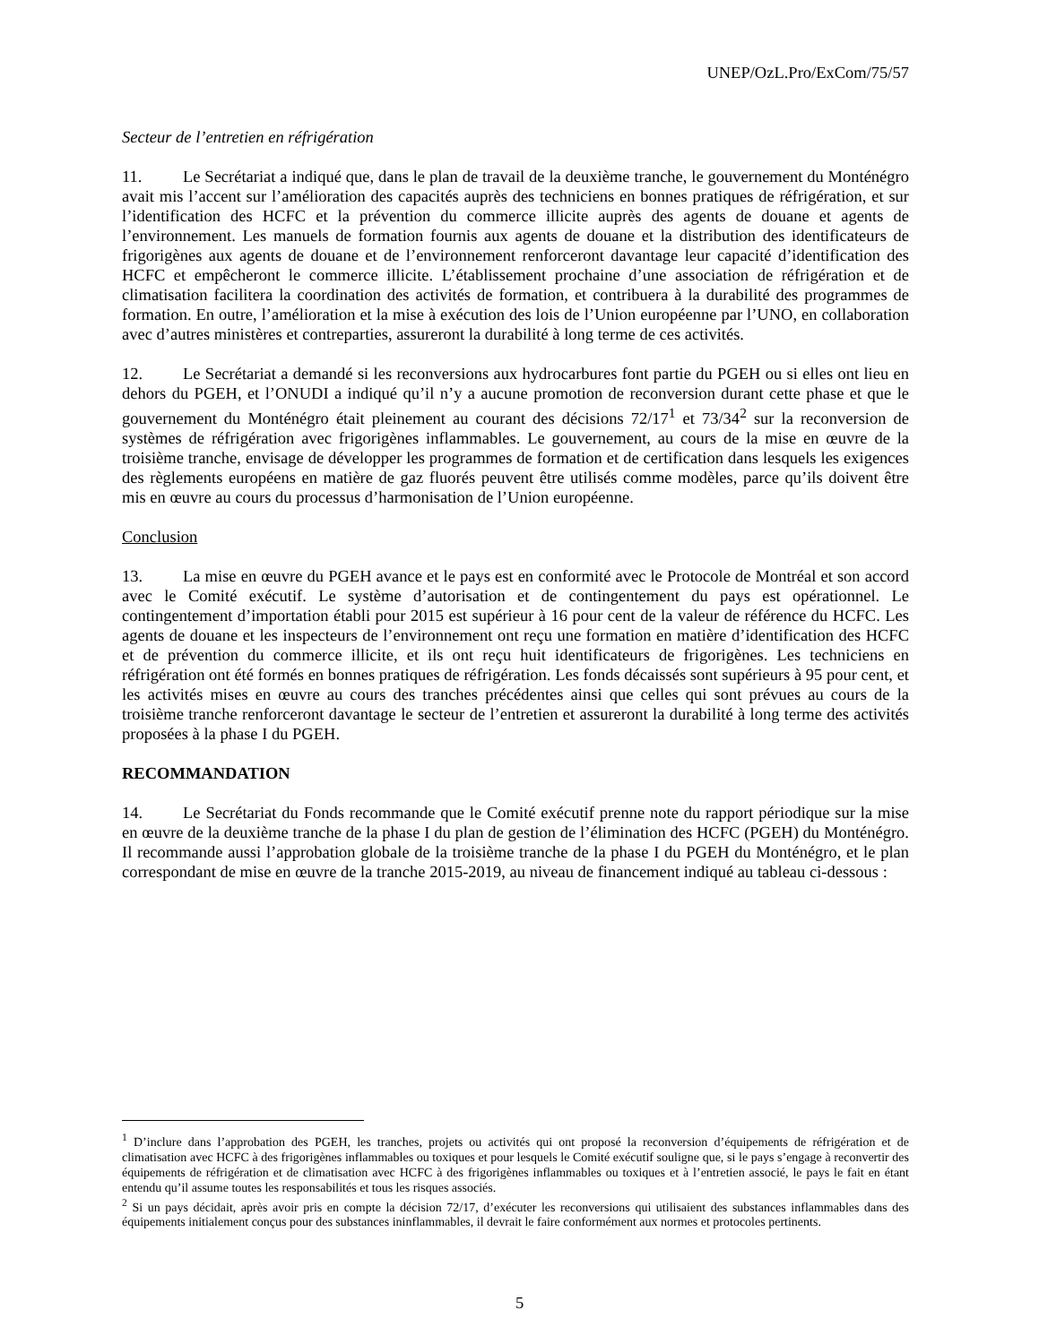UNEP/OzL.Pro/ExCom/75/57
Secteur de l’entretien en réfrigération
11. Le Secrétariat a indiqué que, dans le plan de travail de la deuxième tranche, le gouvernement du Monténégro avait mis l’accent sur l’amélioration des capacités auprès des techniciens en bonnes pratiques de réfrigération, et sur l’identification des HCFC et la prévention du commerce illicite auprès des agents de douane et agents de l’environnement. Les manuels de formation fournis aux agents de douane et la distribution des identificateurs de frigorigènes aux agents de douane et de l’environnement renforceront davantage leur capacité d’identification des HCFC et empêcheront le commerce illicite. L’établissement prochaine d’une association de réfrigération et de climatisation facilitera la coordination des activités de formation, et contribuera à la durabilité des programmes de formation. En outre, l’amélioration et la mise à exécution des lois de l’Union européenne par l’UNO, en collaboration avec d’autres ministères et contreparties, assureront la durabilité à long terme de ces activités.
12. Le Secrétariat a demandé si les reconversions aux hydrocarbures font partie du PGEH ou si elles ont lieu en dehors du PGEH, et l’ONUDI a indiqué qu’il n’y a aucune promotion de reconversion durant cette phase et que le gouvernement du Monténégro était pleinement au courant des décisions 72/17<sup>1</sup> et 73/34<sup>2</sup> sur la reconversion de systèmes de réfrigération avec frigorigènes inflammables. Le gouvernement, au cours de la mise en œuvre de la troisième tranche, envisage de développer les programmes de formation et de certification dans lesquels les exigences des règlements européens en matière de gaz fluorés peuvent être utilisés comme modèles, parce qu’ils doivent être mis en œuvre au cours du processus d’harmonisation de l’Union européenne.
Conclusion
13. La mise en œuvre du PGEH avance et le pays est en conformité avec le Protocole de Montréal et son accord avec le Comité exécutif. Le système d’autorisation et de contingentement du pays est opérationnel. Le contingentement d’importation établi pour 2015 est supérieur à 16 pour cent de la valeur de référence du HCFC. Les agents de douane et les inspecteurs de l’environnement ont reçu une formation en matière d’identification des HCFC et de prévention du commerce illicite, et ils ont reçu huit identificateurs de frigorigènes. Les techniciens en réfrigération ont été formés en bonnes pratiques de réfrigération. Les fonds décaissés sont supérieurs à 95 pour cent, et les activités mises en œuvre au cours des tranches précédentes ainsi que celles qui sont prévues au cours de la troisième tranche renforceront davantage le secteur de l’entretien et assureront la durabilité à long terme des activités proposées à la phase I du PGEH.
RECOMMANDATION
14. Le Secrétariat du Fonds recommande que le Comité exécutif prenne note du rapport périodique sur la mise en œuvre de la deuxième tranche de la phase I du plan de gestion de l’élimination des HCFC (PGEH) du Monténégro. Il recommande aussi l’approbation globale de la troisième tranche de la phase I du PGEH du Monténégro, et le plan correspondant de mise en œuvre de la tranche 2015-2019, au niveau de financement indiqué au tableau ci-dessous :
<sup>1</sup> D’inclure dans l’approbation des PGEH, les tranches, projets ou activités qui ont proposé la reconversion d’équipements de réfrigération et de climatisation avec HCFC à des frigorigènes inflammables ou toxiques et pour lesquels le Comité exécutif souligne que, si le pays s’engage à reconvertir des équipements de réfrigération et de climatisation avec HCFC à des frigorigènes inflammables ou toxiques et à l’entretien associé, le pays le fait en étant entendu qu’il assume toutes les responsabilités et tous les risques associés.
<sup>2</sup> Si un pays décidait, après avoir pris en compte la décision 72/17, d’exécuter les reconversions qui utilisaient des substances inflammables dans des équipements initialement conçus pour des substances ininflammables, il devrait le faire conformément aux normes et protocoles pertinents.
5